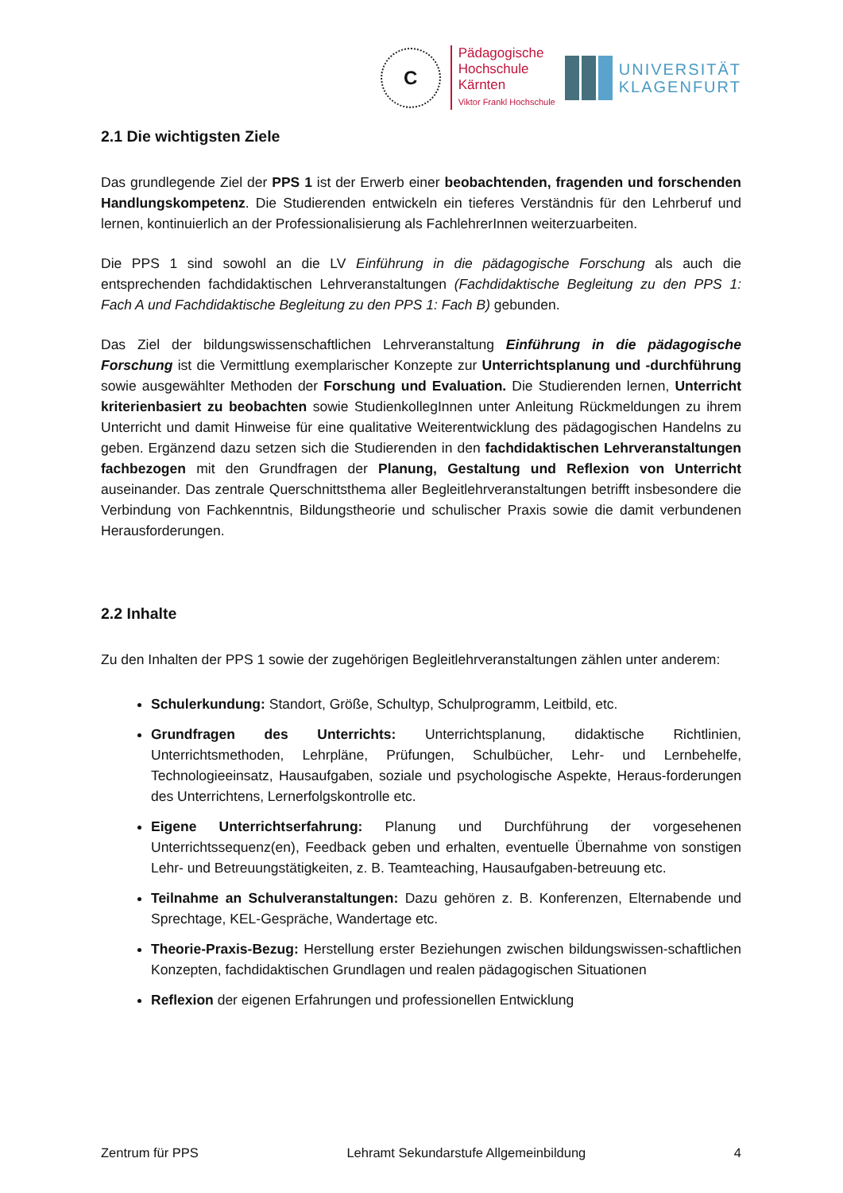C
Pädagogische
Hochschule
Kärnten
Viktor Frankl Hochschule
UNIVERSITÄT
KLAGENFURT
2.1 Die wichtigsten Ziele
Das grundlegende Ziel der PPS 1 ist der Erwerb einer beobachtenden, fragenden und forschenden Handlungskompetenz. Die Studierenden entwickeln ein tieferes Verständnis für den Lehrberuf und lernen, kontinuierlich an der Professionalisierung als FachlehrerInnen weiterzuarbeiten.
Die PPS 1 sind sowohl an die LV Einführung in die pädagogische Forschung als auch die entsprechenden fachdidaktischen Lehrveranstaltungen (Fachdidaktische Begleitung zu den PPS 1: Fach A und Fachdidaktische Begleitung zu den PPS 1: Fach B) gebunden.
Das Ziel der bildungswissenschaftlichen Lehrveranstaltung Einführung in die pädagogische Forschung ist die Vermittlung exemplarischer Konzepte zur Unterrichtsplanung und -durchführung sowie ausgewählter Methoden der Forschung und Evaluation. Die Studierenden lernen, Unterricht kriterienbasiert zu beobachten sowie StudienkollegInnen unter Anleitung Rückmeldungen zu ihrem Unterricht und damit Hinweise für eine qualitative Weiterentwicklung des pädagogischen Handelns zu geben. Ergänzend dazu setzen sich die Studierenden in den fachdidaktischen Lehrveranstaltungen fachbezogen mit den Grundfragen der Planung, Gestaltung und Reflexion von Unterricht auseinander. Das zentrale Querschnittsthema aller Begleitlehrveranstaltungen betrifft insbesondere die Verbindung von Fachkenntnis, Bildungstheorie und schulischer Praxis sowie die damit verbundenen Herausforderungen.
2.2 Inhalte
Zu den Inhalten der PPS 1 sowie der zugehörigen Begleitlehrveranstaltungen zählen unter anderem:
Schulerkundung: Standort, Größe, Schultyp, Schulprogramm, Leitbild, etc.
Grundfragen des Unterrichts: Unterrichtsplanung, didaktische Richtlinien, Unterrichtsmethoden, Lehrpläne, Prüfungen, Schulbücher, Lehr- und Lernbehelfe, Technologieeinsatz, Hausaufgaben, soziale und psychologische Aspekte, Heraus-forderungen des Unterrichtens, Lernerfolgskontrolle etc.
Eigene Unterrichtserfahrung: Planung und Durchführung der vorgesehenen Unterrichtssequenz(en), Feedback geben und erhalten, eventuelle Übernahme von sonstigen Lehr- und Betreuungstätigkeiten, z. B. Teamteaching, Hausaufgaben-betreuung etc.
Teilnahme an Schulveranstaltungen: Dazu gehören z. B. Konferenzen, Elternabende und Sprechtage, KEL-Gespräche, Wandertage etc.
Theorie-Praxis-Bezug: Herstellung erster Beziehungen zwischen bildungswissen-schaftlichen Konzepten, fachdidaktischen Grundlagen und realen pädagogischen Situationen
Reflexion der eigenen Erfahrungen und professionellen Entwicklung
Zentrum für PPS Lehramt Sekundarstufe Allgemeinbildung 4